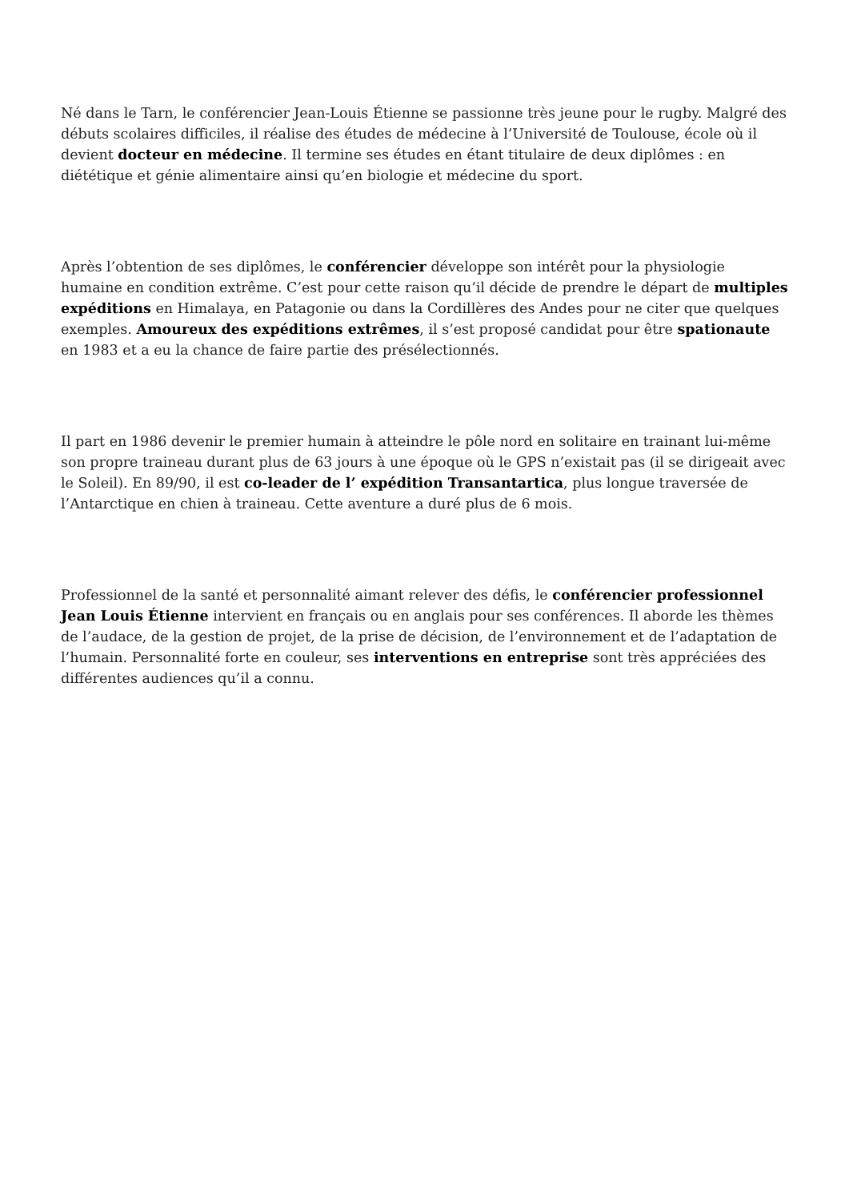Né dans le Tarn, le conférencier Jean-Louis Étienne se passionne très jeune pour le rugby. Malgré des débuts scolaires difficiles, il réalise des études de médecine à l’Université de Toulouse, école où il devient docteur en médecine. Il termine ses études en étant titulaire de deux diplômes : en diététique et génie alimentaire ainsi qu’en biologie et médecine du sport.
Après l’obtention de ses diplômes, le conférencier développe son intérêt pour la physiologie humaine en condition extrême. C’est pour cette raison qu’il décide de prendre le départ de multiples expéditions en Himalaya, en Patagonie ou dans la Cordillères des Andes pour ne citer que quelques exemples. Amoureux des expéditions extrêmes, il s’est proposé candidat pour être spationaute en 1983 et a eu la chance de faire partie des présélectionnés.
Il part en 1986 devenir le premier humain à atteindre le pôle nord en solitaire en trainant lui-même son propre traineau durant plus de 63 jours à une époque où le GPS n’existait pas (il se dirigeait avec le Soleil). En 89/90, il est co-leader de l’ expédition Transantartica, plus longue traversée de l’Antarctique en chien à traineau. Cette aventure a duré plus de 6 mois.
Professionnel de la santé et personnalité aimant relever des défis, le conférencier professionnel Jean Louis Étienne intervient en français ou en anglais pour ses conférences. Il aborde les thèmes de l’audace, de la gestion de projet, de la prise de décision, de l’environnement et de l’adaptation de l’humain. Personnalité forte en couleur, ses interventions en entreprise sont très appréciées des différentes audiences qu’il a connu.